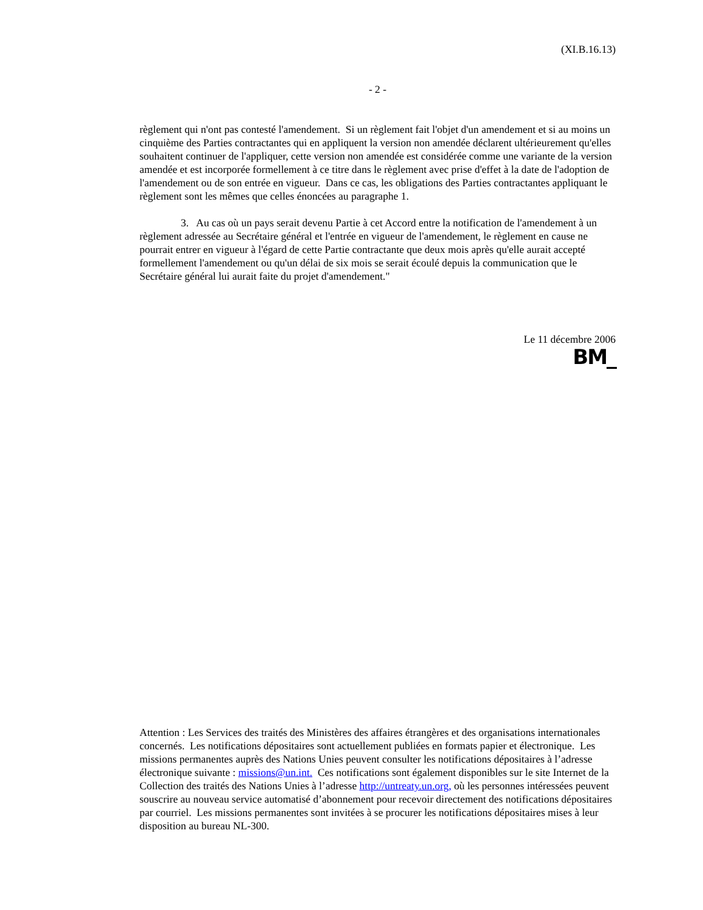(XI.B.16.13)
- 2 -
règlement qui n'ont pas contesté l'amendement. Si un règlement fait l'objet d'un amendement et si au moins un cinquième des Parties contractantes qui en appliquent la version non amendée déclarent ultérieurement qu'elles souhaitent continuer de l'appliquer, cette version non amendée est considérée comme une variante de la version amendée et est incorporée formellement à ce titre dans le règlement avec prise d'effet à la date de l'adoption de l'amendement ou de son entrée en vigueur. Dans ce cas, les obligations des Parties contractantes appliquant le règlement sont les mêmes que celles énoncées au paragraphe 1.
3. Au cas où un pays serait devenu Partie à cet Accord entre la notification de l'amendement à un règlement adressée au Secrétaire général et l'entrée en vigueur de l'amendement, le règlement en cause ne pourrait entrer en vigueur à l'égard de cette Partie contractante que deux mois après qu'elle aurait accepté formellement l'amendement ou qu'un délai de six mois se serait écoulé depuis la communication que le Secrétaire général lui aurait faite du projet d'amendement."
Le 11 décembre 2006
BM_
Attention : Les Services des traités des Ministères des affaires étrangères et des organisations internationales concernés. Les notifications dépositaires sont actuellement publiées en formats papier et électronique. Les missions permanentes auprès des Nations Unies peuvent consulter les notifications dépositaires à l’adresse électronique suivante : missions@un.int. Ces notifications sont également disponibles sur le site Internet de la Collection des traités des Nations Unies à l’adresse http://untreaty.un.org, où les personnes intéressées peuvent souscrire au nouveau service automatisé d’abonnement pour recevoir directement des notifications dépositaires par courriel. Les missions permanentes sont invitées à se procurer les notifications dépositaires mises à leur disposition au bureau NL-300.